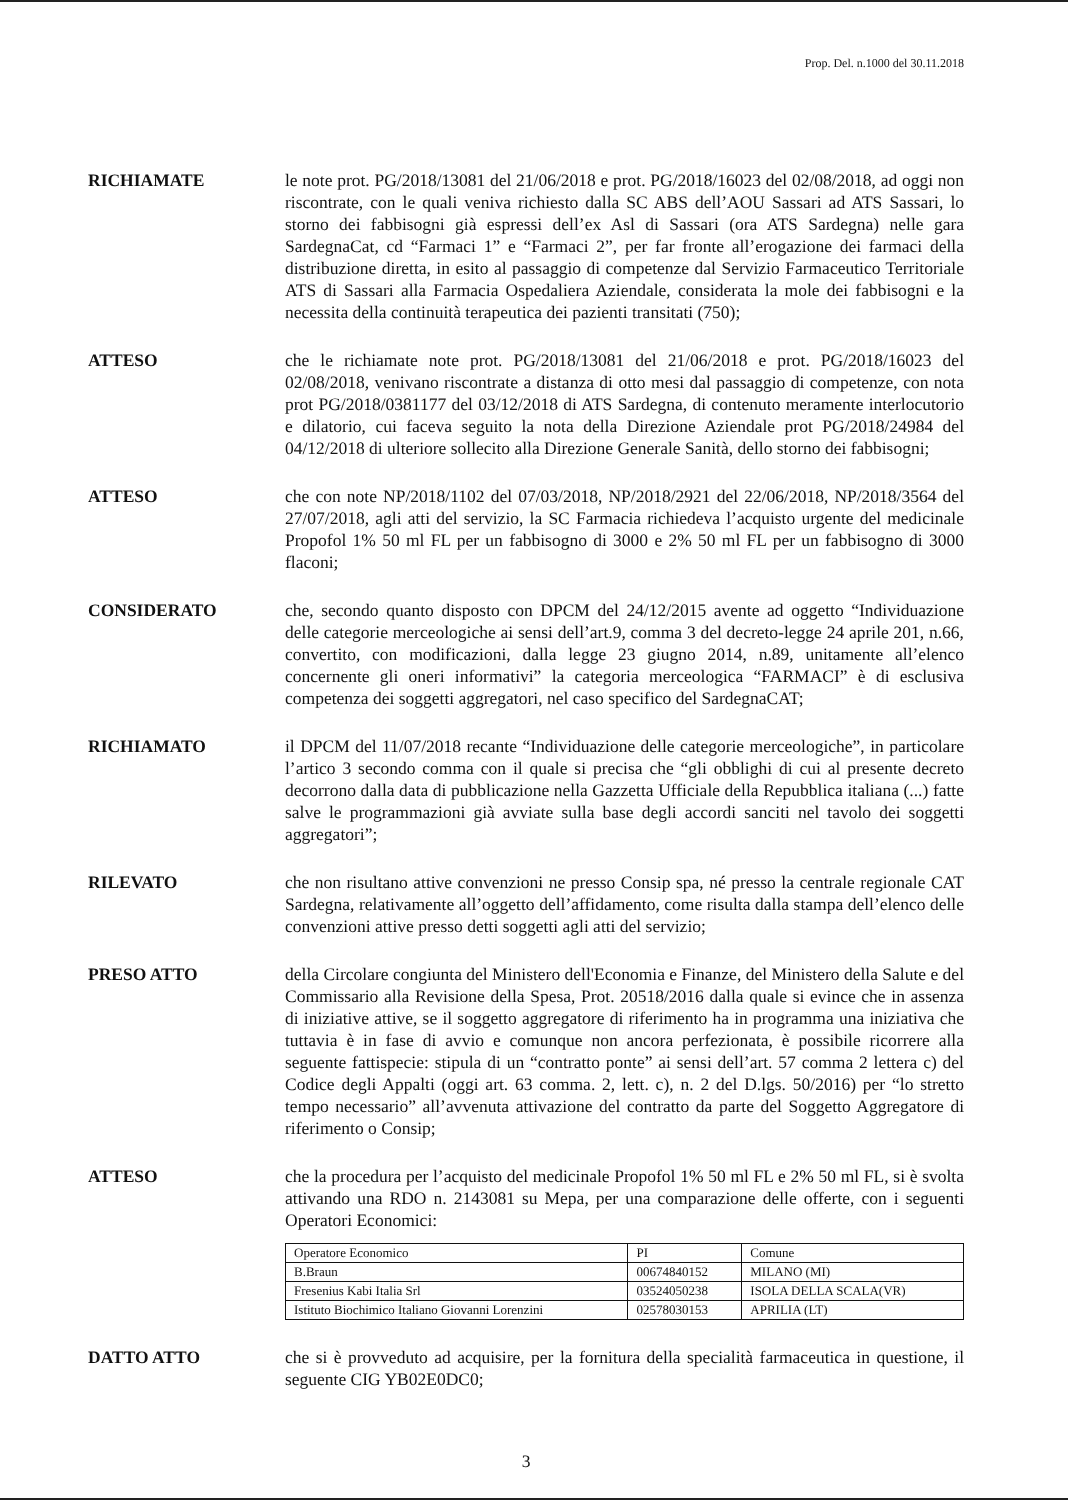Prop. Del. n.1000 del 30.11.2018
RICHIAMATE le note prot. PG/2018/13081 del 21/06/2018 e prot. PG/2018/16023 del 02/08/2018, ad oggi non riscontrate, con le quali veniva richiesto dalla SC ABS dell’AOU Sassari ad ATS Sassari, lo storno dei fabbisogni già espressi dell’ex Asl di Sassari (ora ATS Sardegna) nelle gara SardegnaCat, cd “Farmaci 1” e “Farmaci 2”, per far fronte all’erogazione dei farmaci della distribuzione diretta, in esito al passaggio di competenze dal Servizio Farmaceutico Territoriale ATS di Sassari alla Farmacia Ospedaliera Aziendale, considerata la mole dei fabbisogni e la necessita della continuità terapeutica dei pazienti transitati (750);
ATTESO che le richiamate note prot. PG/2018/13081 del 21/06/2018 e prot. PG/2018/16023 del 02/08/2018, venivano riscontrate a distanza di otto mesi dal passaggio di competenze, con nota prot PG/2018/0381177 del 03/12/2018 di ATS Sardegna, di contenuto meramente interlocutorio e dilatorio, cui faceva seguito la nota della Direzione Aziendale prot PG/2018/24984 del 04/12/2018 di ulteriore sollecito alla Direzione Generale Sanità, dello storno dei fabbisogni;
ATTESO che con note NP/2018/1102 del 07/03/2018, NP/2018/2921 del 22/06/2018, NP/2018/3564 del 27/07/2018, agli atti del servizio, la SC Farmacia richiedeva l’acquisto urgente del medicinale Propofol 1% 50 ml FL per un fabbisogno di 3000 e 2% 50 ml FL per un fabbisogno di 3000 flaconi;
CONSIDERATO che, secondo quanto disposto con DPCM del 24/12/2015 avente ad oggetto “Individuazione delle categorie merceologiche ai sensi dell’art.9, comma 3 del decreto-legge 24 aprile 201, n.66, convertito, con modificazioni, dalla legge 23 giugno 2014, n.89, unitamente all’elenco concernente gli oneri informativi” la categoria merceologica “FARMACI” è di esclusiva competenza dei soggetti aggregatori, nel caso specifico del SardegnaCAT;
RICHIAMATO il DPCM del 11/07/2018 recante “Individuazione delle categorie merceologiche”, in particolare l’artico 3 secondo comma con il quale si precisa che “gli obblighi di cui al presente decreto decorrono dalla data di pubblicazione nella Gazzetta Ufficiale della Repubblica italiana (...) fatte salve le programmazioni già avviate sulla base degli accordi sanciti nel tavolo dei soggetti aggregatori”;
RILEVATO che non risultano attive convenzioni ne presso Consip spa, né presso la centrale regionale CAT Sardegna, relativamente all’oggetto dell’affidamento, come risulta dalla stampa dell’elenco delle convenzioni attive presso detti soggetti agli atti del servizio;
PRESO ATTO della Circolare congiunta del Ministero dell'Economia e Finanze, del Ministero della Salute e del Commissario alla Revisione della Spesa, Prot. 20518/2016 dalla quale si evince che in assenza di iniziative attive, se il soggetto aggregatore di riferimento ha in programma una iniziativa che tuttavia è in fase di avvio e comunque non ancora perfezionata, è possibile ricorrere alla seguente fattispecie: stipula di un “contratto ponte” ai sensi dell’art. 57 comma 2 lettera c) del Codice degli Appalti (oggi art. 63 comma. 2, lett. c), n. 2 del D.lgs. 50/2016) per “lo stretto tempo necessario” all’avvenuta attivazione del contratto da parte del Soggetto Aggregatore di riferimento o Consip;
ATTESO che la procedura per l’acquisto del medicinale Propofol 1% 50 ml FL e 2% 50 ml FL, si è svolta attivando una RDO n. 2143081 su Mepa, per una comparazione delle offerte, con i seguenti Operatori Economici:
| Operatore Economico | PI | Comune |
| B.Braun | 00674840152 | MILANO (MI) |
| Fresenius Kabi Italia Srl | 03524050238 | ISOLA DELLA SCALA(VR) |
| Istituto Biochimico Italiano Giovanni Lorenzini | 02578030153 | APRILIA (LT) |
DATTO ATTO che si è provveduto ad acquisire, per la fornitura della specialità farmaceutica in questione, il seguente CIG YB02E0DC0;
3